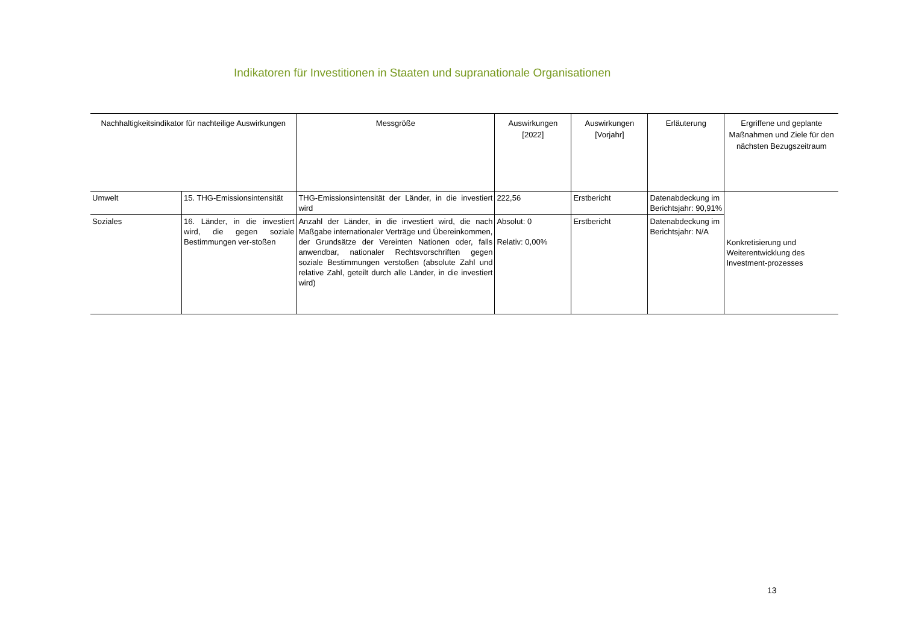Indikatoren für Investitionen in Staaten und supranationale Organisationen
| Nachhaltigkeitsindikator für nachteilige Auswirkungen | | Messgröße | Auswirkungen [2022] | Auswirkungen [Vorjahr] | Erläuterung | Ergriffene und geplante Maßnahmen und Ziele für den nächsten Bezugszeitraum |
| --- | --- | --- | --- | --- | --- | --- |
| Umwelt | 15. THG-Emissionsintensität | THG-Emissionsintensität der Länder, in die investiert wird | 222,56 | Erstbericht | Datenabdeckung im Berichtsjahr: 90,91% | Konkretisierung und Weiterentwicklung des Investment-prozesses |
| Soziales | 16. Länder, in die investiert wird, die gegen soziale Bestimmungen ver-stoßen | Anzahl der Länder, in die investiert wird, die nach Maßgabe internationaler Verträge und Übereinkommen, der Grundsätze der Vereinten Nationen oder, falls anwendbar, nationaler Rechtsvorschriften gegen soziale Bestimmungen verstoßen (absolute Zahl und relative Zahl, geteilt durch alle Länder, in die investiert wird) | Absolut: 0 Relativ: 0,00% | Erstbericht | Datenabdeckung im Berichtsjahr: N/A | |
13